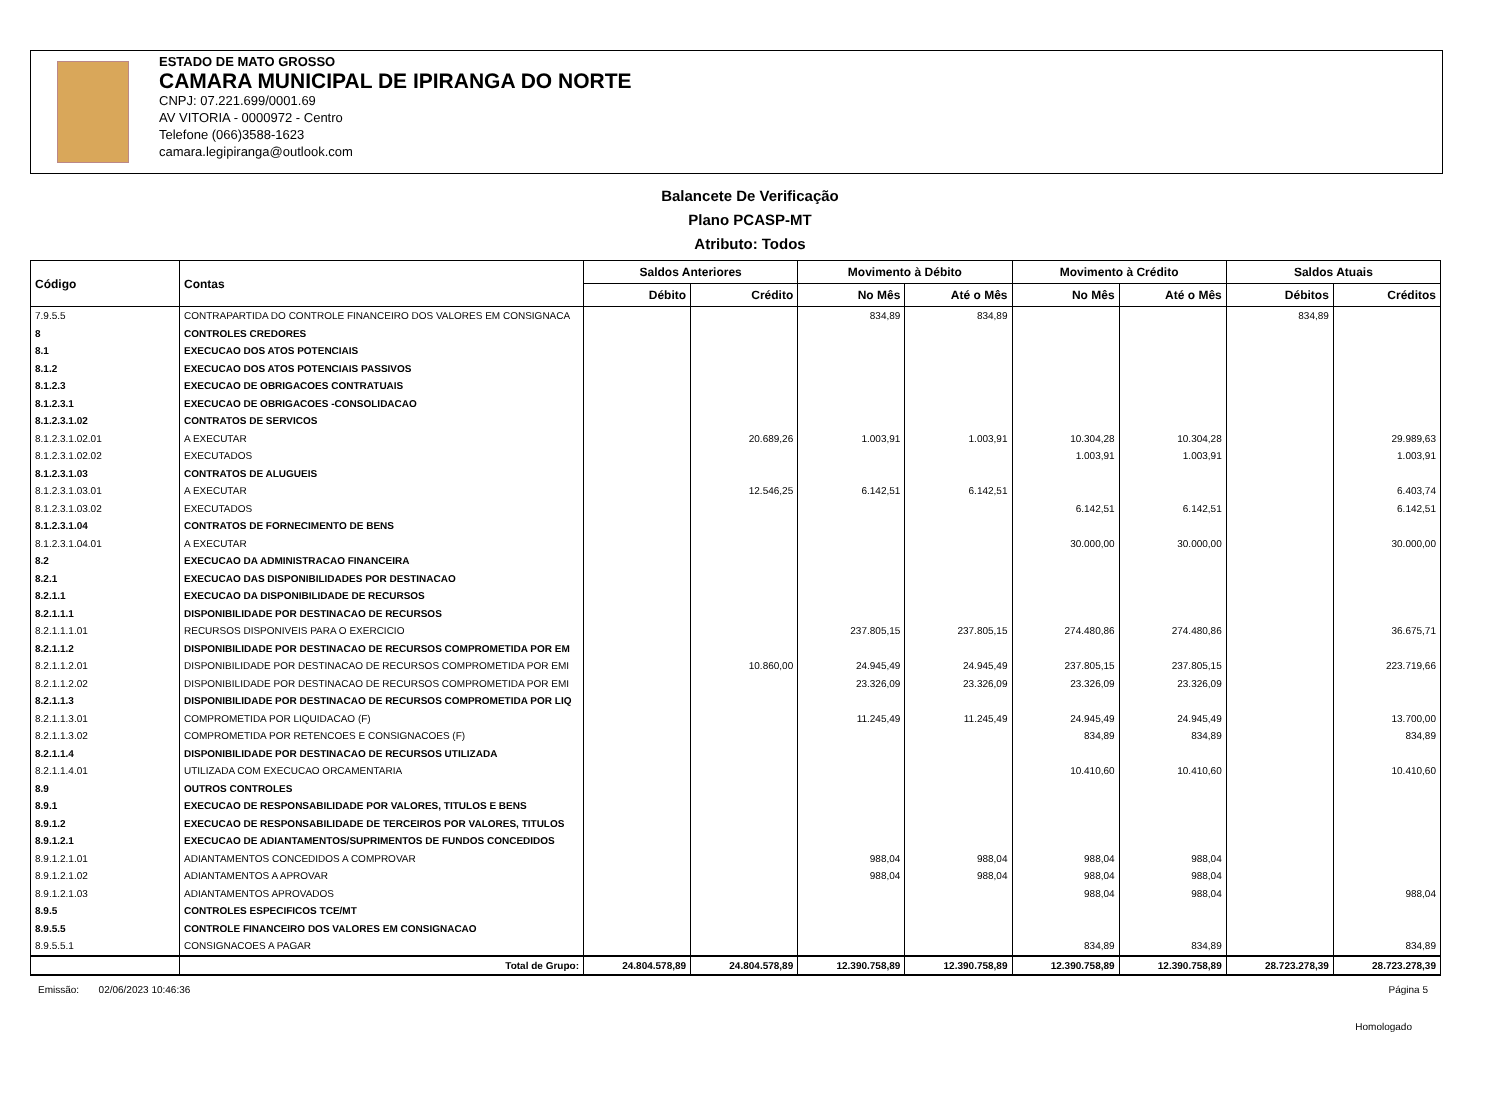ESTADO DE MATO GROSSO
CAMARA MUNICIPAL DE IPIRANGA DO NORTE
CNPJ: 07.221.699/0001.69
AV VITORIA - 0000972 - Centro
Telefone (066)3588-1623
camara.legipiranga@outlook.com
Balancete De Verificação
Plano PCASP-MT
Atributo: Todos
| Código | Contas | Saldos Anteriores | | Movimento à Débito | | Movimento à Crédito | | Saldos Atuais | |
| --- | --- | --- | --- | --- | --- | --- | --- | --- | --- |
| | | Débito | Crédito | No Mês | Até o Mês | No Mês | Até o Mês | Débitos | Créditos |
| 7.9.5.5 | CONTRAPARTIDA DO CONTROLE FINANCEIRO DOS VALORES EM CONSIGNACA | | | 834,89 | 834,89 | | | 834,89 | |
| 8 | CONTROLES CREDORES | | | | | | | | |
| 8.1 | EXECUCAO DOS ATOS POTENCIAIS | | | | | | | | |
| 8.1.2 | EXECUCAO DOS ATOS POTENCIAIS PASSIVOS | | | | | | | | |
| 8.1.2.3 | EXECUCAO DE OBRIGACOES CONTRATUAIS | | | | | | | | |
| 8.1.2.3.1 | EXECUCAO DE OBRIGACOES -CONSOLIDACAO | | | | | | | | |
| 8.1.2.3.1.02 | CONTRATOS DE SERVICOS | | | | | | | | |
| 8.1.2.3.1.02.01 | A EXECUTAR | | 20.689,26 | 1.003,91 | 1.003,91 | 10.304,28 | 10.304,28 | | 29.989,63 |
| 8.1.2.3.1.02.02 | EXECUTADOS | | | | | 1.003,91 | 1.003,91 | | 1.003,91 |
| 8.1.2.3.1.03 | CONTRATOS DE ALUGUEIS | | | | | | | | |
| 8.1.2.3.1.03.01 | A EXECUTAR | | 12.546,25 | 6.142,51 | 6.142,51 | | | | 6.403,74 |
| 8.1.2.3.1.03.02 | EXECUTADOS | | | | | 6.142,51 | 6.142,51 | | 6.142,51 |
| 8.1.2.3.1.04 | CONTRATOS DE FORNECIMENTO DE BENS | | | | | | | | |
| 8.1.2.3.1.04.01 | A EXECUTAR | | | | | 30.000,00 | 30.000,00 | | 30.000,00 |
| 8.2 | EXECUCAO DA ADMINISTRACAO FINANCEIRA | | | | | | | | |
| 8.2.1 | EXECUCAO DAS DISPONIBILIDADES POR DESTINACAO | | | | | | | | |
| 8.2.1.1 | EXECUCAO DA DISPONIBILIDADE DE RECURSOS | | | | | | | | |
| 8.2.1.1.1 | DISPONIBILIDADE POR DESTINACAO DE RECURSOS | | | | | | | | |
| 8.2.1.1.1.01 | RECURSOS DISPONIVEIS PARA O EXERCICIO | | | 237.805,15 | 237.805,15 | 274.480,86 | 274.480,86 | | 36.675,71 |
| 8.2.1.1.2 | DISPONIBILIDADE POR DESTINACAO DE RECURSOS COMPROMETIDA POR EM | | | | | | | | |
| 8.2.1.1.2.01 | DISPONIBILIDADE POR DESTINACAO DE RECURSOS COMPROMETIDA POR EMI | | 10.860,00 | 24.945,49 | 24.945,49 | 237.805,15 | 237.805,15 | | 223.719,66 |
| 8.2.1.1.2.02 | DISPONIBILIDADE POR DESTINACAO DE RECURSOS COMPROMETIDA POR EMI | | | 23.326,09 | 23.326,09 | 23.326,09 | 23.326,09 | | |
| 8.2.1.1.3 | DISPONIBILIDADE POR DESTINACAO DE RECURSOS COMPROMETIDA POR LIQ | | | | | | | | |
| 8.2.1.1.3.01 | COMPROMETIDA POR LIQUIDACAO (F) | | | 11.245,49 | 11.245,49 | 24.945,49 | 24.945,49 | | 13.700,00 |
| 8.2.1.1.3.02 | COMPROMETIDA POR RETENCOES E CONSIGNACOES (F) | | | | | 834,89 | 834,89 | | 834,89 |
| 8.2.1.1.4 | DISPONIBILIDADE POR DESTINACAO DE RECURSOS UTILIZADA | | | | | | | | |
| 8.2.1.1.4.01 | UTILIZADA COM EXECUCAO ORCAMENTARIA | | | | | 10.410,60 | 10.410,60 | | 10.410,60 |
| 8.9 | OUTROS CONTROLES | | | | | | | | |
| 8.9.1 | EXECUCAO DE RESPONSABILIDADE POR VALORES, TITULOS E BENS | | | | | | | | |
| 8.9.1.2 | EXECUCAO DE RESPONSABILIDADE DE TERCEIROS POR VALORES, TITULOS | | | | | | | | |
| 8.9.1.2.1 | EXECUCAO DE ADIANTAMENTOS/SUPRIMENTOS DE FUNDOS CONCEDIDOS | | | | | | | | |
| 8.9.1.2.1.01 | ADIANTAMENTOS CONCEDIDOS A COMPROVAR | | | 988,04 | 988,04 | 988,04 | 988,04 | | |
| 8.9.1.2.1.02 | ADIANTAMENTOS A APROVAR | | | 988,04 | 988,04 | 988,04 | 988,04 | | |
| 8.9.1.2.1.03 | ADIANTAMENTOS APROVADOS | | | | | 988,04 | 988,04 | | 988,04 |
| 8.9.5 | CONTROLES ESPECIFICOS TCE/MT | | | | | | | | |
| 8.9.5.5 | CONTROLE FINANCEIRO DOS VALORES EM CONSIGNACAO | | | | | | | | |
| 8.9.5.5.1 | CONSIGNACOES A PAGAR | | | | | 834,89 | 834,89 | | 834,89 |
| | Total de Grupo: | 24.804.578,89 | 24.804.578,89 | 12.390.758,89 | 12.390.758,89 | 12.390.758,89 | 12.390.758,89 | 28.723.278,39 | 28.723.278,39 |
Emissão: 02/06/2023 10:46:36 Página 5
Homologado